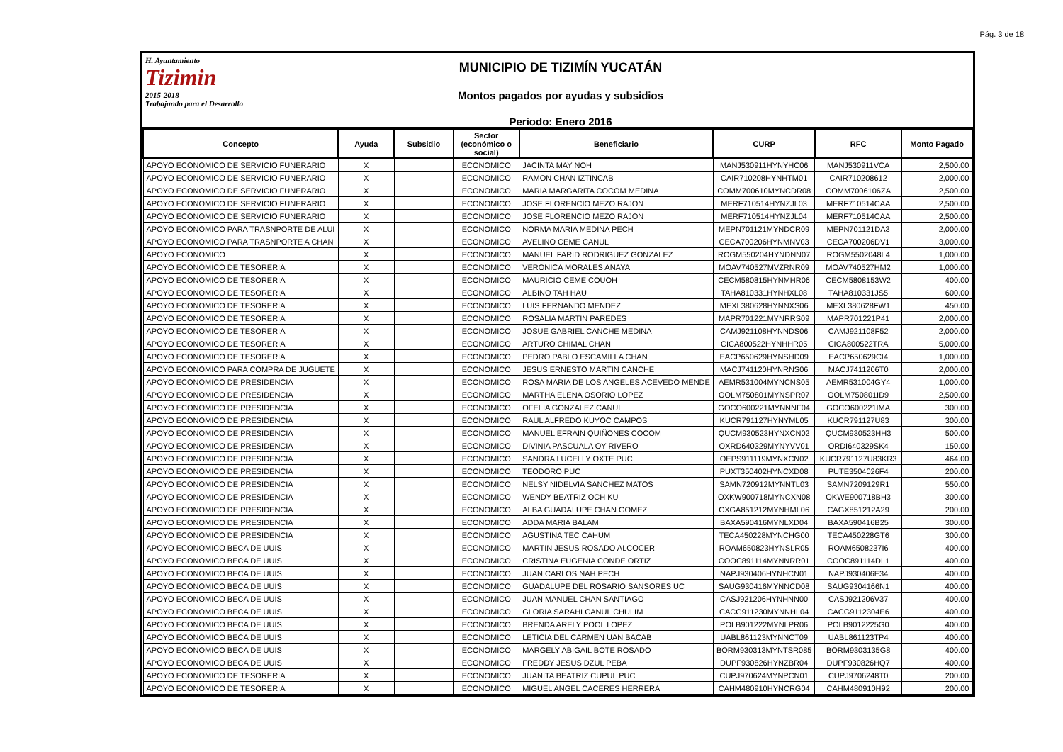Pág. 3 de 18
H. Ayuntamiento
Tizimin
2015-2018
Trabajando para el Desarrollo
MUNICIPIO DE TIZIMÍN YUCATÁN
Montos pagados por ayudas y subsidios
Periodo: Enero 2016
| Concepto | Ayuda | Subsidio | Sector (económico o social) | Beneficiario | CURP | RFC | Monto Pagado |
| --- | --- | --- | --- | --- | --- | --- | --- |
| APOYO ECONOMICO DE SERVICIO FUNERARIO | X | | ECONOMICO | JACINTA MAY NOH | MANJ530911HYNYHC06 | MANJ530911VCA | 2,500.00 |
| APOYO ECONOMICO DE SERVICIO FUNERARIO | X | | ECONOMICO | RAMON CHAN IZTINCAB | CAIR710208HYNHTM01 | CAIR710208612 | 2,000.00 |
| APOYO ECONOMICO DE SERVICIO FUNERARIO | X | | ECONOMICO | MARIA MARGARITA COCOM MEDINA | COMM700610MYNCDR08 | COMM7006106ZA | 2,500.00 |
| APOYO ECONOMICO DE SERVICIO FUNERARIO | X | | ECONOMICO | JOSE FLORENCIO MEZO RAJON | MERF710514HYNZJL03 | MERF710514CAA | 2,500.00 |
| APOYO ECONOMICO DE SERVICIO FUNERARIO | X | | ECONOMICO | JOSE FLORENCIO MEZO RAJON | MERF710514HYNZJL04 | MERF710514CAA | 2,500.00 |
| APOYO ECONOMICO PARA TRASNPORTE DE ALUI | X | | ECONOMICO | NORMA MARIA MEDINA PECH | MEPN701121MYNDCR09 | MEPN701121DA3 | 2,000.00 |
| APOYO ECONOMICO PARA TRASNPORTE A CHAN | X | | ECONOMICO | AVELINO CEME CANUL | CECA700206HYNMNV03 | CECA700206DV1 | 3,000.00 |
| APOYO ECONOMICO | X | | ECONOMICO | MANUEL FARID RODRIGUEZ GONZALEZ | ROGM550204HYNDNN07 | ROGM5502048L4 | 1,000.00 |
| APOYO ECONOMICO DE TESORERIA | X | | ECONOMICO | VERONICA MORALES ANAYA | MOAV740527MVZRNR09 | MOAV740527HM2 | 1,000.00 |
| APOYO ECONOMICO DE TESORERIA | X | | ECONOMICO | MAURICIO CEME COUOH | CECM580815HYNMHR06 | CECM5808153W2 | 400.00 |
| APOYO ECONOMICO DE TESORERIA | X | | ECONOMICO | ALBINO TAH HAU | TAHA810331HYNHXL08 | TAHA810331JS5 | 600.00 |
| APOYO ECONOMICO DE TESORERIA | X | | ECONOMICO | LUIS FERNANDO MENDEZ | MEXL380628HYNNXS06 | MEXL380628FW1 | 450.00 |
| APOYO ECONOMICO DE TESORERIA | X | | ECONOMICO | ROSALIA MARTIN PAREDES | MAPR701221MYNRRS09 | MAPR701221P41 | 2,000.00 |
| APOYO ECONOMICO DE TESORERIA | X | | ECONOMICO | JOSUE GABRIEL CANCHE MEDINA | CAMJ921108HYNNDS06 | CAMJ921108F52 | 2,000.00 |
| APOYO ECONOMICO DE TESORERIA | X | | ECONOMICO | ARTURO CHIMAL CHAN | CICA800522HYNHHR05 | CICA800522TRA | 5,000.00 |
| APOYO ECONOMICO DE TESORERIA | X | | ECONOMICO | PEDRO PABLO ESCAMILLA CHAN | EACP650629HYNSHD09 | EACP650629CI4 | 1,000.00 |
| APOYO ECONOMICO PARA COMPRA DE JUGUETE | X | | ECONOMICO | JESUS ERNESTO MARTIN CANCHE | MACJ741120HYNRNS06 | MACJ7411206T0 | 2,000.00 |
| APOYO ECONOMICO DE PRESIDENCIA | X | | ECONOMICO | ROSA MARIA DE LOS ANGELES ACEVEDO MENDE | AEMR531004MYNCNS05 | AEMR531004GY4 | 1,000.00 |
| APOYO ECONOMICO DE PRESIDENCIA | X | | ECONOMICO | MARTHA ELENA OSORIO LOPEZ | OOLM750801MYNSPR07 | OOLM750801ID9 | 2,500.00 |
| APOYO ECONOMICO DE PRESIDENCIA | X | | ECONOMICO | OFELIA GONZALEZ CANUL | GOCO600221MYNNNF04 | GOCO600221IMA | 300.00 |
| APOYO ECONOMICO DE PRESIDENCIA | X | | ECONOMICO | RAUL ALFREDO KUYOC CAMPOS | KUCR791127HYNYML05 | KUCR791127U83 | 300.00 |
| APOYO ECONOMICO DE PRESIDENCIA | X | | ECONOMICO | MANUEL EFRAIN QUIÑONES COCOM | QUCM930523HYNXCN02 | QUCM930523HH3 | 500.00 |
| APOYO ECONOMICO DE PRESIDENCIA | X | | ECONOMICO | DIVINIA PASCUALA OY RIVERO | OXRD640329MYNYVV01 | ORDI640329SK4 | 150.00 |
| APOYO ECONOMICO DE PRESIDENCIA | X | | ECONOMICO | SANDRA LUCELLY OXTE PUC | OEPS911119MYNXCN02 | KUCR791127U83KR3 | 464.00 |
| APOYO ECONOMICO DE PRESIDENCIA | X | | ECONOMICO | TEODORO PUC | PUXT350402HYNCXD08 | PUTE3504026F4 | 200.00 |
| APOYO ECONOMICO DE PRESIDENCIA | X | | ECONOMICO | NELSY NIDELVIA SANCHEZ MATOS | SAMN720912MYNNTL03 | SAMN7209129R1 | 550.00 |
| APOYO ECONOMICO DE PRESIDENCIA | X | | ECONOMICO | WENDY BEATRIZ OCH KU | OXKW900718MYNCXN08 | OKWE900718BH3 | 300.00 |
| APOYO ECONOMICO DE PRESIDENCIA | X | | ECONOMICO | ALBA GUADALUPE CHAN GOMEZ | CXGA851212MYNHML06 | CAGX851212A29 | 200.00 |
| APOYO ECONOMICO DE PRESIDENCIA | X | | ECONOMICO | ADDA MARIA BALAM | BAXA590416MYNLXD04 | BAXA590416B25 | 300.00 |
| APOYO ECONOMICO DE PRESIDENCIA | X | | ECONOMICO | AGUSTINA TEC CAHUM | TECA450228MYNCHG00 | TECA450228GT6 | 300.00 |
| APOYO ECONOMICO BECA DE UUIS | X | | ECONOMICO | MARTIN JESUS ROSADO ALCOCER | ROAM650823HYNSLR05 | ROAM6508237I6 | 400.00 |
| APOYO ECONOMICO BECA DE UUIS | X | | ECONOMICO | CRISTINA EUGENIA CONDE ORTIZ | COOC891114MYNNRR01 | COOC891114DL1 | 400.00 |
| APOYO ECONOMICO BECA DE UUIS | X | | ECONOMICO | JUAN CARLOS NAH PECH | NAPJ930406HYNHCN01 | NAPJ930406E34 | 400.00 |
| APOYO ECONOMICO BECA DE UUIS | X | | ECONOMICO | GUADALUPE DEL ROSARIO SANSORES UC | SAUG930416MYNNCD08 | SAUG9304166N1 | 400.00 |
| APOYO ECONOMICO BECA DE UUIS | X | | ECONOMICO | JUAN MANUEL CHAN SANTIAGO | CASJ921206HYNHNN00 | CASJ921206V37 | 400.00 |
| APOYO ECONOMICO BECA DE UUIS | X | | ECONOMICO | GLORIA SARAHI CANUL CHULIM | CACG911230MYNNHL04 | CACG9112304E6 | 400.00 |
| APOYO ECONOMICO BECA DE UUIS | X | | ECONOMICO | BRENDA ARELY POOL LOPEZ | POLB901222MYNLPR06 | POLB9012225G0 | 400.00 |
| APOYO ECONOMICO BECA DE UUIS | X | | ECONOMICO | LETICIA DEL CARMEN UAN BACAB | UABL861123MYNNCT09 | UABL861123TP4 | 400.00 |
| APOYO ECONOMICO BECA DE UUIS | X | | ECONOMICO | MARGELY ABIGAIL BOTE ROSADO | BORM930313MYNTSR085 | BORM9303135G8 | 400.00 |
| APOYO ECONOMICO BECA DE UUIS | X | | ECONOMICO | FREDDY JESUS DZUL PEBA | DUPF930826HYNZBR04 | DUPF930826HQ7 | 400.00 |
| APOYO ECONOMICO DE TESORERIA | X | | ECONOMICO | JUANITA BEATRIZ CUPUL PUC | CUPJ970624MYNPCN01 | CUPJ9706248T0 | 200.00 |
| APOYO ECONOMICO DE TESORERIA | X | | ECONOMICO | MIGUEL ANGEL CACERES HERRERA | CAHM480910HYNCRG04 | CAHM480910H92 | 200.00 |